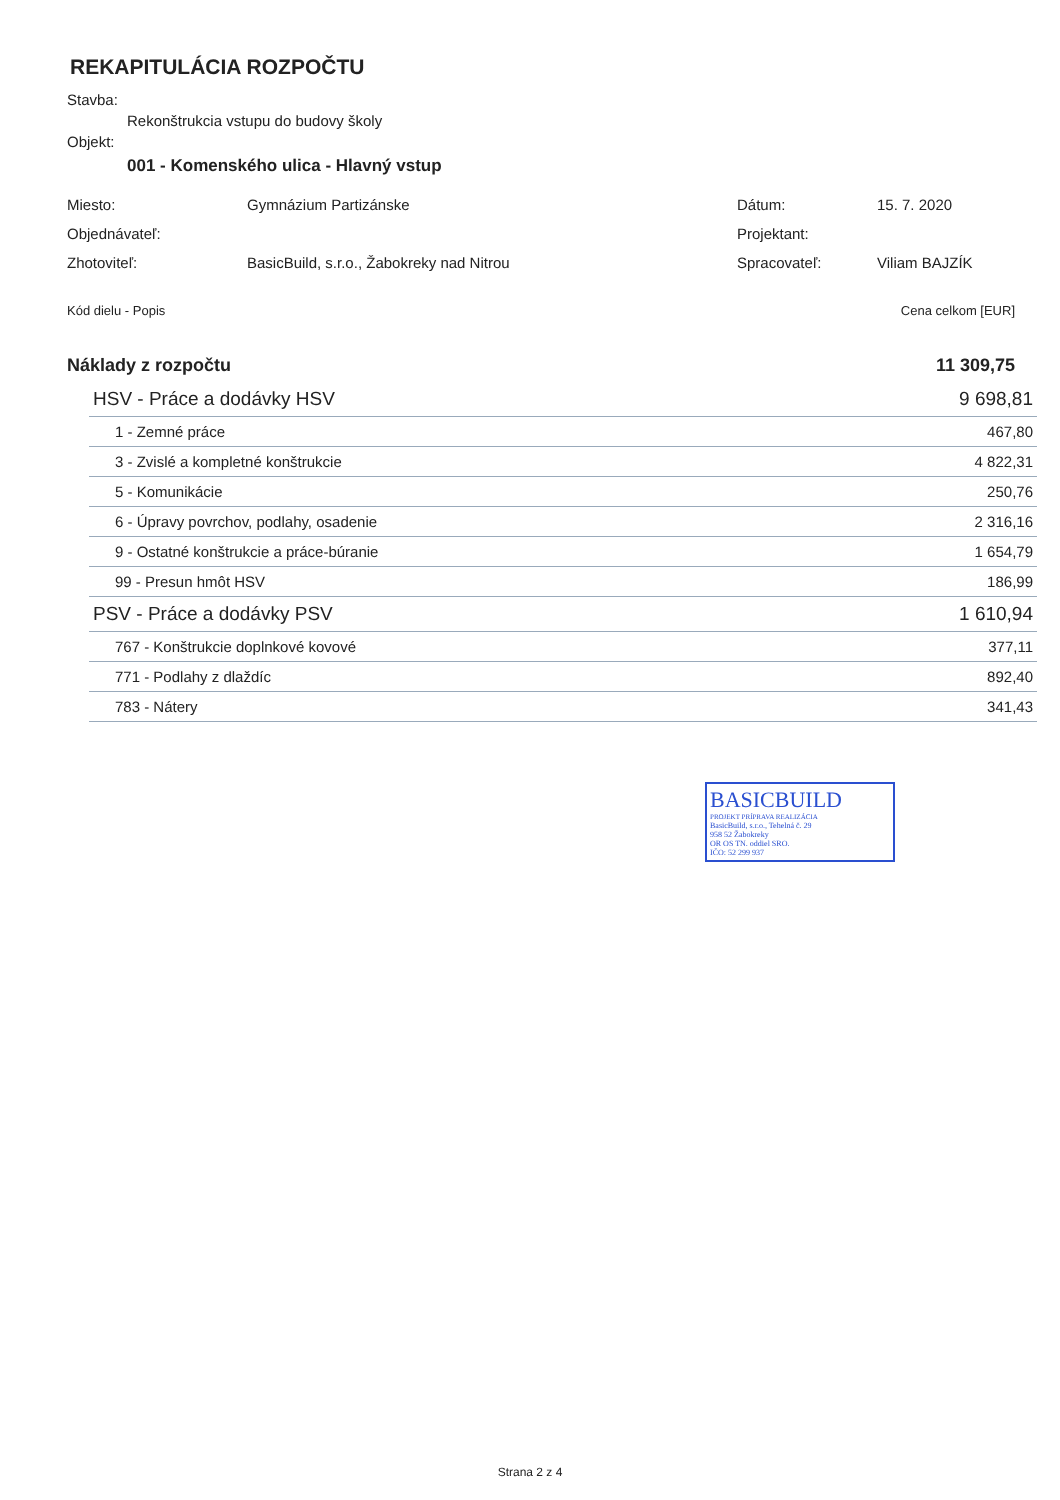REKAPITULÁCIA ROZPOČTU
Stavba:
Rekonštrukcia vstupu do budovy školy
Objekt:
001 - Komenského ulica - Hlavný vstup
| Miesto: | Gymnázium Partizánske | Dátum: | 15. 7. 2020 |
| Objednávateľ: | | Projektant: | |
| Zhotoviteľ: | BasicBuild, s.r.o., Žabokreky nad Nitrou | Spracovateľ: | Viliam BAJZÍK |
| Kód dielu - Popis | Cena celkom [EUR] |
| Náklady z rozpočtu | 11 309,75 |
| HSV - Práce a dodávky HSV | 9 698,81 |
| 1 - Zemné práce | 467,80 |
| 3 - Zvislé a kompletné konštrukcie | 4 822,31 |
| 5 - Komunikácie | 250,76 |
| 6 - Úpravy povrchov, podlahy, osadenie | 2 316,16 |
| 9 - Ostatné konštrukcie a práce-búranie | 1 654,79 |
| 99 - Presun hmôt HSV | 186,99 |
| PSV - Práce a dodávky PSV | 1 610,94 |
| 767 - Konštrukcie doplnkové kovové | 377,11 |
| 771 - Podlahy z dlaždíc | 892,40 |
| 783 - Nátery | 341,43 |
BASICBUILD
PROJEKT PRÍPRAVA REALIZÁCIA
BasicBuild, s.r.o., Tehelná č. 29
958 52 Žabokreky
OR OS TN. oddiel SRO.
IČO: 52 299 937
Strana 2 z 4